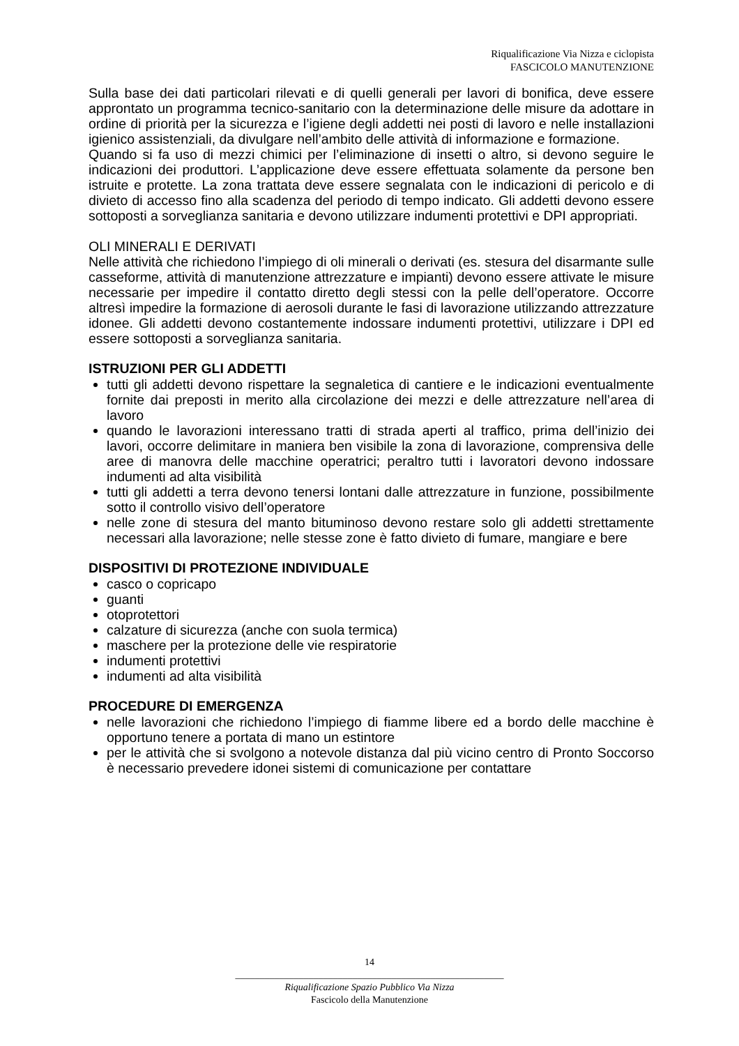Riqualificazione Via Nizza e ciclopista
FASCICOLO MANUTENZIONE
Sulla base dei dati particolari rilevati e di quelli generali per lavori di bonifica, deve essere approntato un programma tecnico-sanitario con la determinazione delle misure da adottare in ordine di priorità per la sicurezza e l’igiene degli addetti nei posti di lavoro e nelle installazioni igienico assistenziali, da divulgare nell’ambito delle attività di informazione e formazione.
Quando si fa uso di mezzi chimici per l’eliminazione di insetti o altro, si devono seguire le indicazioni dei produttori. L’applicazione deve essere effettuata solamente da persone ben istruite e protette. La zona trattata deve essere segnalata con le indicazioni di pericolo e di divieto di accesso fino alla scadenza del periodo di tempo indicato. Gli addetti devono essere sottoposti a sorveglianza sanitaria e devono utilizzare indumenti protettivi e DPI appropriati.
OLI MINERALI E DERIVATI
Nelle attività che richiedono l’impiego di oli minerali o derivati (es. stesura del disarmante sulle casseforme, attività di manutenzione attrezzature e impianti) devono essere attivate le misure necessarie per impedire il contatto diretto degli stessi con la pelle dell’operatore. Occorre altresì impedire la formazione di aerosoli durante le fasi di lavorazione utilizzando attrezzature idonee. Gli addetti devono costantemente indossare indumenti protettivi, utilizzare i DPI ed essere sottoposti a sorveglianza sanitaria.
ISTRUZIONI PER GLI ADDETTI
tutti gli addetti devono rispettare la segnaletica di cantiere e le indicazioni eventualmente fornite dai preposti in merito alla circolazione dei mezzi e delle attrezzature nell’area di lavoro
quando le lavorazioni interessano tratti di strada aperti al traffico, prima dell’inizio dei lavori, occorre delimitare in maniera ben visibile la zona di lavorazione, comprensiva delle aree di manovra delle macchine operatrici; peraltro tutti i lavoratori devono indossare indumenti ad alta visibilità
tutti gli addetti a terra devono tenersi lontani dalle attrezzature in funzione, possibilmente sotto il controllo visivo dell’operatore
nelle zone di stesura del manto bituminoso devono restare solo gli addetti strettamente necessari alla lavorazione; nelle stesse zone è fatto divieto di fumare, mangiare e bere
DISPOSITIVI DI PROTEZIONE INDIVIDUALE
casco o copricapo
guanti
otoprotettori
calzature di sicurezza (anche con suola termica)
maschere per la protezione delle vie respiratorie
indumenti protettivi
indumenti ad alta visibilità
PROCEDURE DI EMERGENZA
nelle lavorazioni che richiedono l’impiego di fiamme libere ed a bordo delle macchine è opportuno tenere a portata di mano un estintore
per le attività che si svolgono a notevole distanza dal più vicino centro di Pronto Soccorso è necessario prevedere idonei sistemi di comunicazione per contattare
14
_______________________________________________________
Riqualificazione Spazio Pubblico Via Nizza
Fascicolo della Manutenzione